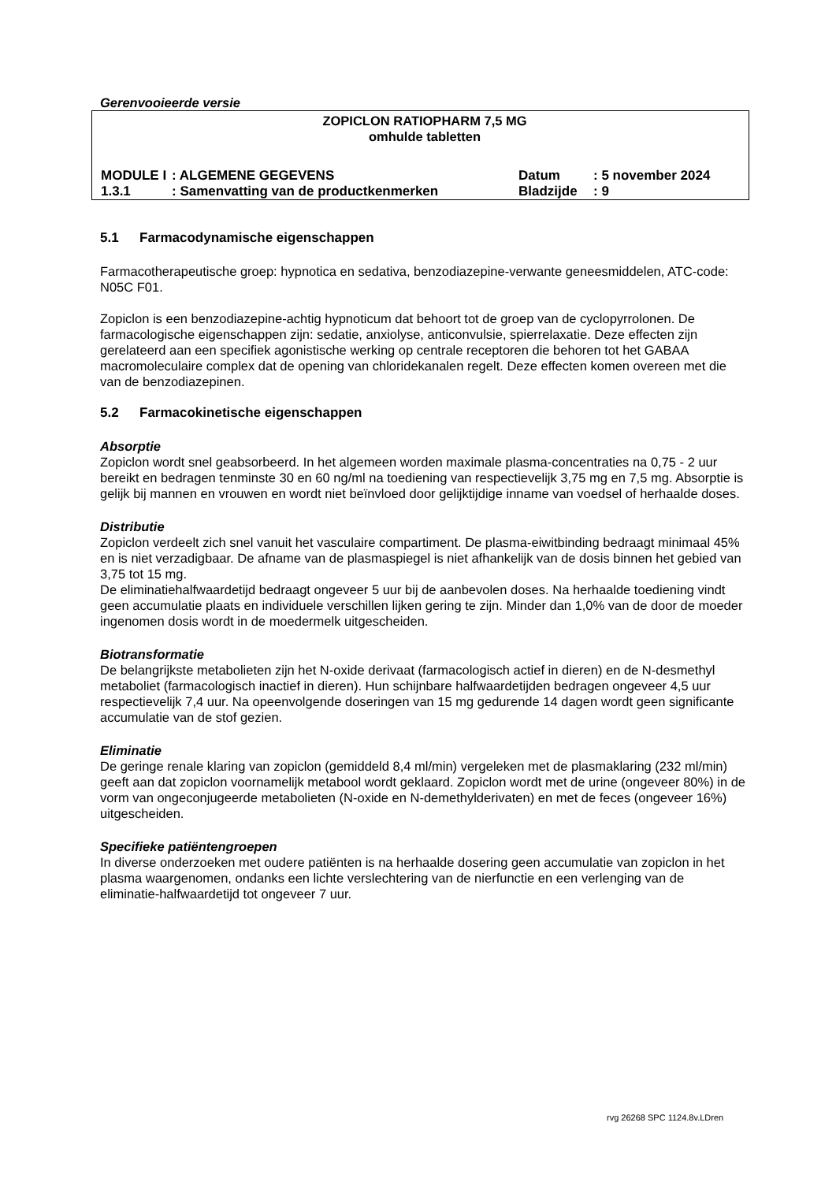Gerenvooieerde versie
ZOPICLON RATIOPHARM 7,5 MG
omhulde tabletten
| MODULE I | : ALGEMENE GEGEVENS | Datum | : 5 november 2024 |
| 1.3.1 | : Samenvatting van de productkenmerken | Bladzijde | : 9 |
5.1 Farmacodynamische eigenschappen
Farmacotherapeutische groep: hypnotica en sedativa, benzodiazepine-verwante geneesmiddelen, ATC-code: N05C F01.
Zopiclon is een benzodiazepine-achtig hypnoticum dat behoort tot de groep van de cyclopyrrolonen. De farmacologische eigenschappen zijn: sedatie, anxiolyse, anticonvulsie, spierrelaxatie. Deze effecten zijn gerelateerd aan een specifiek agonistische werking op centrale receptoren die behoren tot het GABAA macromoleculaire complex dat de opening van chloridekanalen regelt. Deze effecten komen overeen met die van de benzodiazepinen.
5.2 Farmacokinetische eigenschappen
Absorptie
Zopiclon wordt snel geabsorbeerd. In het algemeen worden maximale plasma-concentraties na 0,75 - 2 uur bereikt en bedragen tenminste 30 en 60 ng/ml na toediening van respectievelijk 3,75 mg en 7,5 mg. Absorptie is gelijk bij mannen en vrouwen en wordt niet beïnvloed door gelijktijdige inname van voedsel of herhaalde doses.
Distributie
Zopiclon verdeelt zich snel vanuit het vasculaire compartiment. De plasma-eiwitbinding bedraagt minimaal 45% en is niet verzadigbaar. De afname van de plasmaspiegel is niet afhankelijk van de dosis binnen het gebied van 3,75 tot 15 mg.
De eliminatiehalfwaardetijd bedraagt ongeveer 5 uur bij de aanbevolen doses. Na herhaalde toediening vindt geen accumulatie plaats en individuele verschillen lijken gering te zijn. Minder dan 1,0% van de door de moeder ingenomen dosis wordt in de moedermelk uitgescheiden.
Biotransformatie
De belangrijkste metabolieten zijn het N-oxide derivaat (farmacologisch actief in dieren) en de N-desmethyl metaboliet (farmacologisch inactief in dieren). Hun schijnbare halfwaardetijden bedragen ongeveer 4,5 uur respectievelijk 7,4 uur. Na opeenvolgende doseringen van 15 mg gedurende 14 dagen wordt geen significante accumulatie van de stof gezien.
Eliminatie
De geringe renale klaring van zopiclon (gemiddeld 8,4 ml/min) vergeleken met de plasmaklaring (232 ml/min) geeft aan dat zopiclon voornamelijk metabool wordt geklaard. Zopiclon wordt met de urine (ongeveer 80%) in de vorm van ongeconjugeerde metabolieten (N-oxide en N-demethylderivaten) en met de feces (ongeveer 16%) uitgescheiden.
Specifieke patiëntengroepen
In diverse onderzoeken met oudere patiënten is na herhaalde dosering geen accumulatie van zopiclon in het plasma waargenomen, ondanks een lichte verslechtering van de nierfunctie en een verlenging van de eliminatie-halfwaardetijd tot ongeveer 7 uur.
rvg 26268 SPC 1124.8v.LDren